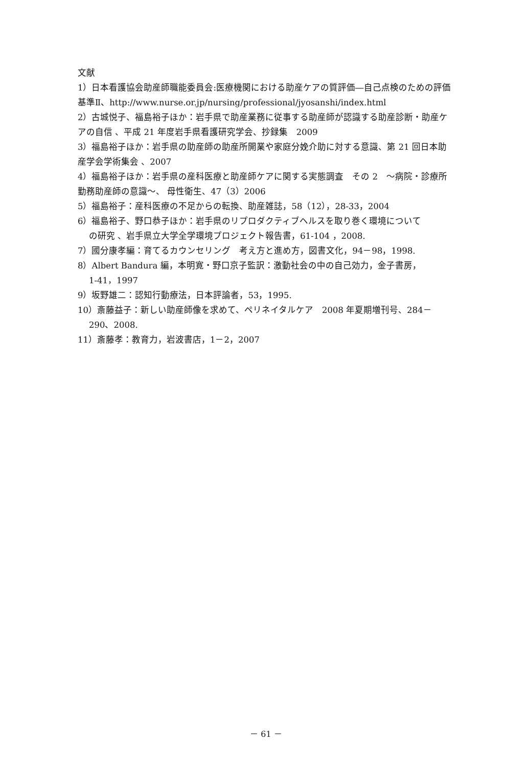文献
1）日本看護協会助産師職能委員会:医療機関における助産ケアの質評価―自己点検のための評価基準Ⅱ、http://www.nurse.or.jp/nursing/professional/jyosanshi/index.html
2）古城悦子、福島裕子ほか：岩手県で助産業務に従事する助産師が認識する助産診断・助産ケアの自信 、平成 21 年度岩手県看護研究学会、抄録集　2009
3）福島裕子ほか：岩手県の助産師の助産所開業や家庭分娩介助に対する意識、第 21 回日本助産学会学術集会 、2007
4）福島裕子ほか：岩手県の産科医療と助産師ケアに関する実態調査　その 2　～病院・診療所勤務助産師の意識～、 母性衛生、47（3）2006
5）福島裕子：産科医療の不足からの転換、助産雑誌，58（12），28-33，2004
6）福島裕子、野口恭子ほか：岩手県のリプロダクティブヘルスを取り巻く環境について
の研究 、岩手県立大学全学環境プロジェクト報告書，61-104 ，2008.
7）國分康孝編：育てるカウンセリング　考え方と進め方，図書文化，94－98，1998.
8）Albert Bandura 編，本明寛・野口京子監訳：激動社会の中の自己効力，金子書房，
1-41，1997
9）坂野雄二：認知行動療法，日本評論者，53，1995.
10）斎藤益子：新しい助産師像を求めて、ペリネイタルケア　2008 年夏期増刊号、284－
290、2008.
11）斎藤孝：教育力，岩波書店，1－2，2007
－ 61 －